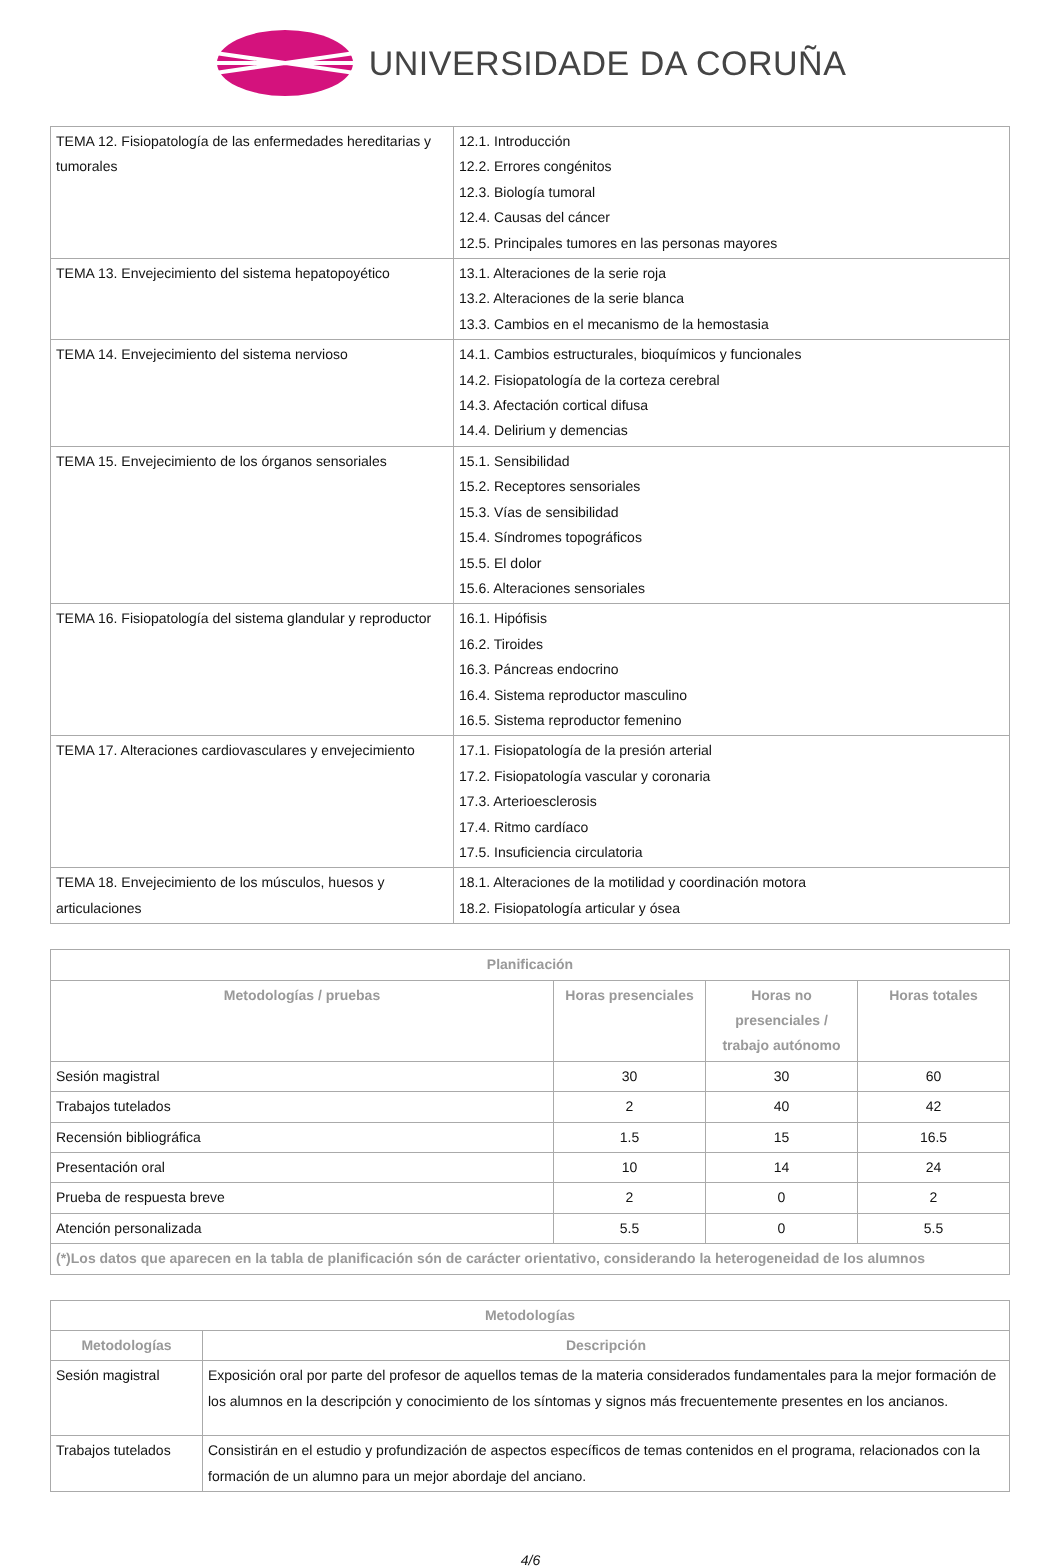UNIVERSIDADE DA CORUÑA
| TEMA 12. Fisiopatología de las enfermedades hereditarias y tumorales | 12.1. Introducción 12.2. Errores congénitos 12.3. Biología tumoral 12.4. Causas del cáncer 12.5. Principales tumores en las personas mayores |
| TEMA 13. Envejecimiento del sistema hepatopoyético | 13.1. Alteraciones de la serie roja 13.2. Alteraciones de la serie blanca 13.3. Cambios en el mecanismo de la hemostasia |
| TEMA 14. Envejecimiento del sistema nervioso | 14.1. Cambios estructurales, bioquímicos y funcionales 14.2. Fisiopatología de la corteza cerebral 14.3. Afectación cortical difusa 14.4. Delirium y demencias |
| TEMA 15. Envejecimiento de los órganos sensoriales | 15.1. Sensibilidad 15.2. Receptores sensoriales 15.3. Vías de sensibilidad 15.4. Síndromes topográficos 15.5. El dolor 15.6. Alteraciones sensoriales |
| TEMA 16. Fisiopatología del sistema glandular y reproductor | 16.1. Hipófisis 16.2. Tiroides 16.3. Páncreas endocrino 16.4. Sistema reproductor masculino 16.5. Sistema reproductor femenino |
| TEMA 17. Alteraciones cardiovasculares y envejecimiento | 17.1. Fisiopatología de la presión arterial 17.2. Fisiopatología vascular y coronaria 17.3. Arterioesclerosis 17.4. Ritmo cardíaco 17.5. Insuficiencia circulatoria |
| TEMA 18. Envejecimiento de los músculos, huesos y articulaciones | 18.1. Alteraciones de la motilidad y coordinación motora 18.2. Fisiopatología articular y ósea |
| Planificación | | | |
| --- | --- | --- | --- |
| Metodologías / pruebas | Horas presenciales | Horas no presenciales / trabajo autónomo | Horas totales |
| Sesión magistral | 30 | 30 | 60 |
| Trabajos tutelados | 2 | 40 | 42 |
| Recensión bibliográfica | 1.5 | 15 | 16.5 |
| Presentación oral | 10 | 14 | 24 |
| Prueba de respuesta breve | 2 | 0 | 2 |
| Atención personalizada | 5.5 | 0 | 5.5 |
| (*)Los datos que aparecen en la tabla de planificación són de carácter orientativo, considerando la heterogeneidad de los alumnos | | | |
| Metodologías | |
| --- | --- |
| Metodologías | Descripción |
| Sesión magistral | Exposición oral por parte del profesor de aquellos temas de la materia considerados fundamentales para la mejor formación de los alumnos en la descripción y conocimiento de los síntomas y signos más frecuentemente presentes en los ancianos. |
| Trabajos tutelados | Consistirán en el estudio y profundización de aspectos específicos de temas contenidos en el programa, relacionados con la formación de un alumno para un mejor abordaje del anciano. |
4/6